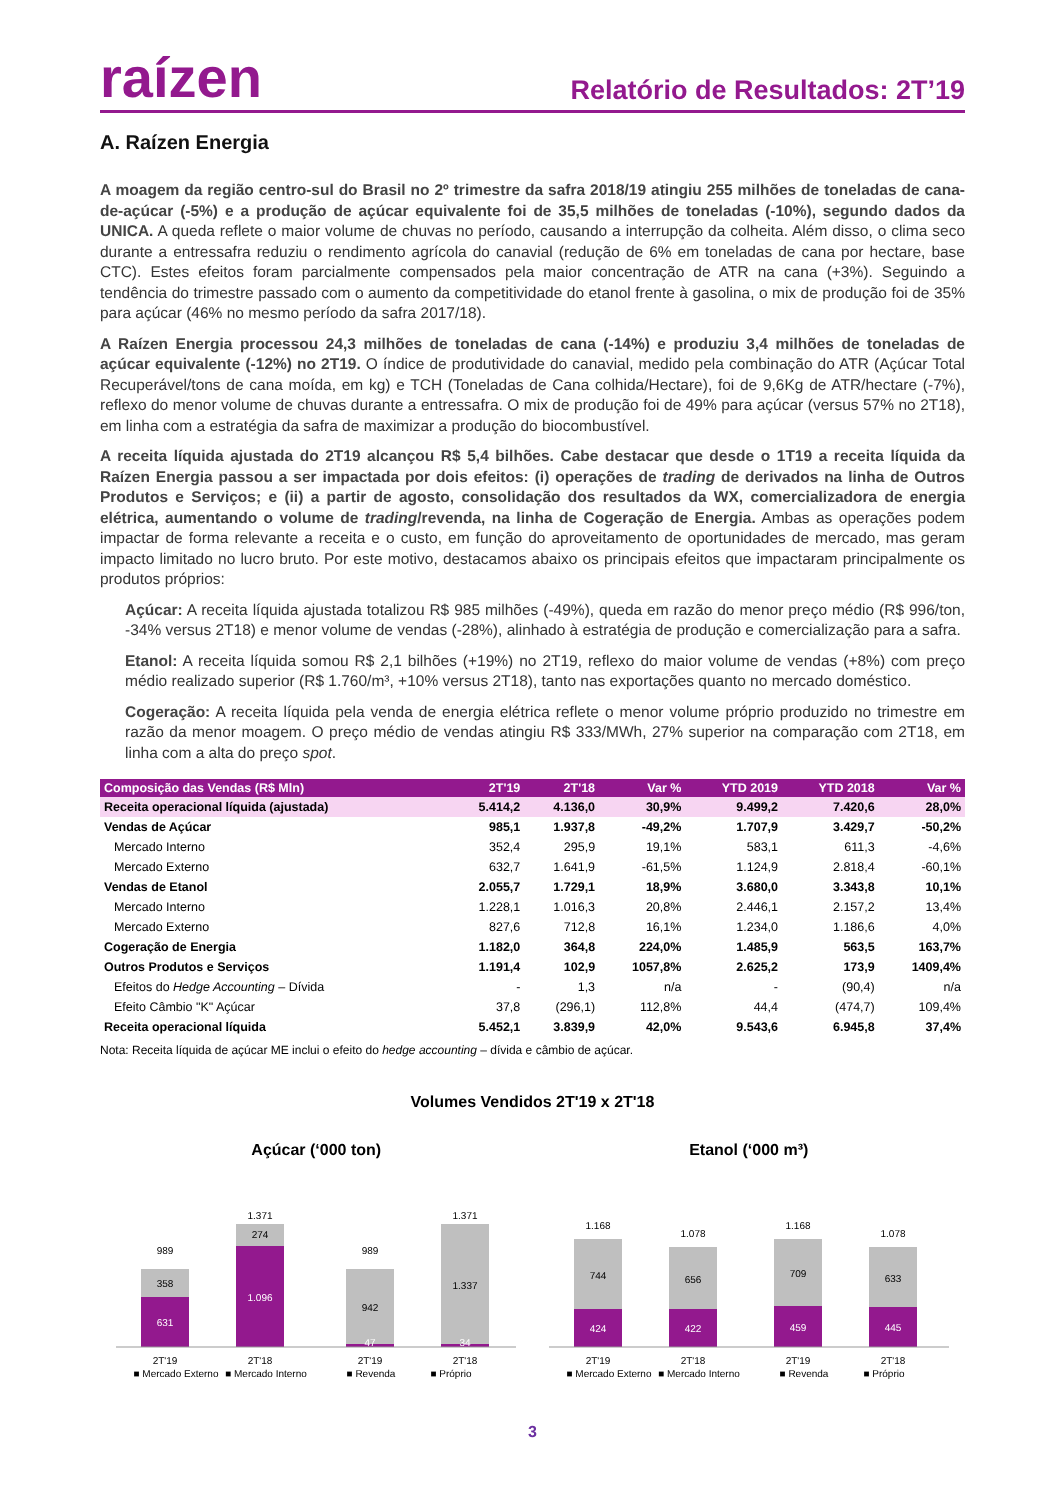raízen
Relatório de Resultados: 2T’19
A. Raízen Energia
A moagem da região centro-sul do Brasil no 2º trimestre da safra 2018/19 atingiu 255 milhões de toneladas de cana-de-açúcar (-5%) e a produção de açúcar equivalente foi de 35,5 milhões de toneladas (-10%), segundo dados da UNICA. A queda reflete o maior volume de chuvas no período, causando a interrupção da colheita. Além disso, o clima seco durante a entressafra reduziu o rendimento agrícola do canavial (redução de 6% em toneladas de cana por hectare, base CTC). Estes efeitos foram parcialmente compensados pela maior concentração de ATR na cana (+3%). Seguindo a tendência do trimestre passado com o aumento da competitividade do etanol frente à gasolina, o mix de produção foi de 35% para açúcar (46% no mesmo período da safra 2017/18).
A Raízen Energia processou 24,3 milhões de toneladas de cana (-14%) e produziu 3,4 milhões de toneladas de açúcar equivalente (-12%) no 2T19. O índice de produtividade do canavial, medido pela combinação do ATR (Açúcar Total Recuperável/tons de cana moída, em kg) e TCH (Toneladas de Cana colhida/Hectare), foi de 9,6Kg de ATR/hectare (-7%), reflexo do menor volume de chuvas durante a entressafra. O mix de produção foi de 49% para açúcar (versus 57% no 2T18), em linha com a estratégia da safra de maximizar a produção do biocombustível.
A receita líquida ajustada do 2T19 alcançou R$ 5,4 bilhões. Cabe destacar que desde o 1T19 a receita líquida da Raízen Energia passou a ser impactada por dois efeitos: (i) operações de trading de derivados na linha de Outros Produtos e Serviços; e (ii) a partir de agosto, consolidação dos resultados da WX, comercializadora de energia elétrica, aumentando o volume de trading/revenda, na linha de Cogeração de Energia. Ambas as operações podem impactar de forma relevante a receita e o custo, em função do aproveitamento de oportunidades de mercado, mas geram impacto limitado no lucro bruto. Por este motivo, destacamos abaixo os principais efeitos que impactaram principalmente os produtos próprios:
Açúcar: A receita líquida ajustada totalizou R$ 985 milhões (-49%), queda em razão do menor preço médio (R$ 996/ton, -34% versus 2T18) e menor volume de vendas (-28%), alinhado à estratégia de produção e comercialização para a safra.
Etanol: A receita líquida somou R$ 2,1 bilhões (+19%) no 2T19, reflexo do maior volume de vendas (+8%) com preço médio realizado superior (R$ 1.760/m³, +10% versus 2T18), tanto nas exportações quanto no mercado doméstico.
Cogeração: A receita líquida pela venda de energia elétrica reflete o menor volume próprio produzido no trimestre em razão da menor moagem. O preço médio de vendas atingiu R$ 333/MWh, 27% superior na comparação com 2T18, em linha com a alta do preço spot.
| Composição das Vendas (R$ Mln) | 2T'19 | 2T'18 | Var % | YTD 2019 | YTD 2018 | Var % |
| --- | --- | --- | --- | --- | --- | --- |
| Receita operacional líquida (ajustada) | 5.414,2 | 4.136,0 | 30,9% | 9.499,2 | 7.420,6 | 28,0% |
| Vendas de Açúcar | 985,1 | 1.937,8 | -49,2% | 1.707,9 | 3.429,7 | -50,2% |
| Mercado Interno | 352,4 | 295,9 | 19,1% | 583,1 | 611,3 | -4,6% |
| Mercado Externo | 632,7 | 1.641,9 | -61,5% | 1.124,9 | 2.818,4 | -60,1% |
| Vendas de Etanol | 2.055,7 | 1.729,1 | 18,9% | 3.680,0 | 3.343,8 | 10,1% |
| Mercado Interno | 1.228,1 | 1.016,3 | 20,8% | 2.446,1 | 2.157,2 | 13,4% |
| Mercado Externo | 827,6 | 712,8 | 16,1% | 1.234,0 | 1.186,6 | 4,0% |
| Cogeração de Energia | 1.182,0 | 364,8 | 224,0% | 1.485,9 | 563,5 | 163,7% |
| Outros Produtos e Serviços | 1.191,4 | 102,9 | 1057,8% | 2.625,2 | 173,9 | 1409,4% |
| Efeitos do Hedge Accounting – Dívida | - | 1,3 | n/a | - | (90,4) | n/a |
| Efeito Câmbio "K" Açúcar | 37,8 | (296,1) | 112,8% | 44,4 | (474,7) | 109,4% |
| Receita operacional líquida | 5.452,1 | 3.839,9 | 42,0% | 9.543,6 | 6.945,8 | 37,4% |
Nota: Receita líquida de açúcar ME inclui o efeito do hedge accounting – dívida e câmbio de açúcar.
Volumes Vendidos 2T'19 x 2T'18
Açúcar (‘000 ton)
989
358
631
1.371
274
1.096
989
942
47
1.371
1.337
34
2T'19
2T'18
2T'19
2T'18
■ Mercado Externo
■ Mercado Interno
■ Revenda
■ Próprio
Etanol (‘000 m³)
1.168
744
424
1.078
656
422
1.168
709
459
1.078
633
445
2T'19
2T'18
2T'19
2T'18
■ Mercado Externo
■ Mercado Interno
■ Revenda
■ Próprio
3